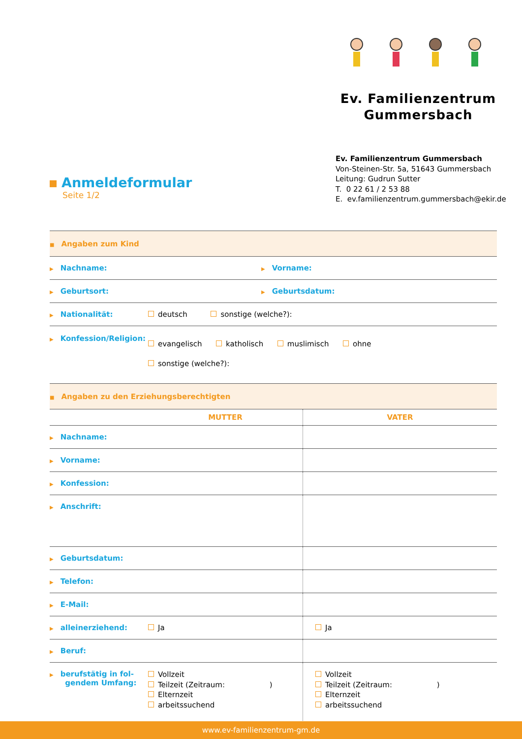Ev. Familienzentrum
Gummersbach
Ev. Familienzentrum Gummersbach
Von-Steinen-Str. 5a, 51643 Gummersbach
Leitung: Gudrun Sutter
T. 0 22 61 / 2 53 88
E. ev.familienzentrum.gummersbach@ekir.de
Anmeldeformular
Seite 1/2
| ■ Angaben zum Kind | | |
| ▶ Nachname: | | ▶ Vorname: |
| ▶ Geburtsort: | | ▶ Geburtsdatum: |
| ▶ Nationalität: | deutsch sonstige (welche?): | |
| ▶ Konfession/Religion: | evangelisch katholisch muslimisch ohne sonstige (welche?): | |
| ■ Angaben zu den Erziehungsberechtigten | | |
| | MUTTER | VATER |
| ▶ Nachname: | | |
| ▶ Vorname: | | |
| ▶ Konfession: | | |
| ▶ Anschrift: | | |
| ▶ Geburtsdatum: | | |
| ▶ Telefon: | | |
| ▶ E-Mail: | | |
| ▶ alleinerziehend: | Ja | Ja |
| ▶ Beruf: | | |
| ▶ berufstätig in fol- gendem Umfang: | Vollzeit Teilzeit (Zeitraum: ) Elternzeit arbeitssuchend | Vollzeit Teilzeit (Zeitraum: ) Elternzeit arbeitssuchend |
www.ev-familienzentrum-gm.de